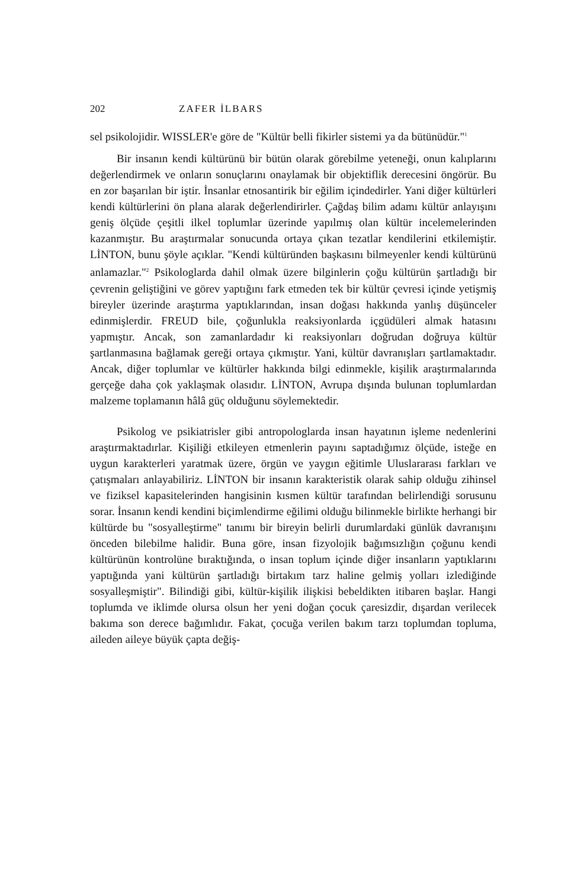202 ZAFER İLBARS
sel psikolojidir. WISSLER'e göre de "Kültür belli fikirler sistemi ya da bütünüdür."<sup>1</sup>
Bir insanın kendi kültürünü bir bütün olarak görebilme yeteneği, onun kalıplarını değerlendirmek ve onların sonuçlarını onaylamak bir objektiflik derecesini öngörür. Bu en zor başarılan bir iştir. İnsanlar etnosantirik bir eğilim içindedirler. Yani diğer kültürleri kendi kültürlerini ön plana alarak değerlendirirler. Çağdaş bilim adamı kültür anlayışını geniş ölçüde çeşitli ilkel toplumlar üzerinde yapılmış olan kültür incelemelerinden kazanmıştır. Bu araştırmalar sonucunda ortaya çıkan tezatlar kendilerini etkilemiştir. LİNTON, bunu şöyle açıklar. "Kendi kültüründen başkasını bilmeyenler kendi kültürünü anlamazlar."<sup>2</sup> Psikologlarda dahil olmak üzere bilginlerin çoğu kültürün şartladığı bir çevrenin geliştiğini ve görev yaptığını fark etmeden tek bir kültür çevresi içinde yetişmiş bireyler üzerinde araştırma yaptıklarından, insan doğası hakkında yanlış düşünceler edinmişlerdir. FREUD bile, çoğunlukla reaksiyonlarda içgüdüleri almak hatasını yapmıştır. Ancak, son zamanlardadır ki reaksiyonları doğrudan doğruya kültür şartlanmasına bağlamak gereği ortaya çıkmıştır. Yani, kültür davranışları şartlamaktadır. Ancak, diğer toplumlar ve kültürler hakkında bilgi edinmekle, kişilik araştırmalarında gerçeğe daha çok yaklaşmak olasıdır. LİNTON, Avrupa dışında bulunan toplumlardan malzeme toplamanın hâlâ güç olduğunu söylemektedir.
Psikolog ve psikiatrisler gibi antropologlarda insan hayatının işleme nedenlerini araştırmaktadırlar. Kişiliği etkileyen etmenlerin payını saptadığımız ölçüde, isteğe en uygun karakterleri yaratmak üzere, örgün ve yaygın eğitimle Uluslararası farkları ve çatışmaları anlayabiliriz. LİNTON bir insanın karakteristik olarak sahip olduğu zihinsel ve fiziksel kapasitelerinden hangisinin kısmen kültür tarafından belirlendiği sorusunu sorar. İnsanın kendi kendini biçimlendirme eğilimi olduğu bilinmekle birlikte herhangi bir kültürde bu "sosyalleştirme" tanımı bir bireyin belirli durumlardaki günlük davranışını önceden bilebilme halidir. Buna göre, insan fizyolojik bağımsızlığın çoğunu kendi kültürünün kontrolüne bıraktığında, o insan toplum içinde diğer insanların yaptıklarını yaptığında yani kültürün şartladığı birtakım tarz haline gelmiş yolları izlediğinde sosyalleşmiştir". Bilindiği gibi, kültür-kişilik ilişkisi bebeldikten itibaren başlar. Hangi toplumda ve iklimde olursa olsun her yeni doğan çocuk çaresizdir, dışardan verilecek bakıma son derece bağımlıdır. Fakat, çocuğa verilen bakım tarzı toplumdan topluma, aileden aileye büyük çapta değiş-